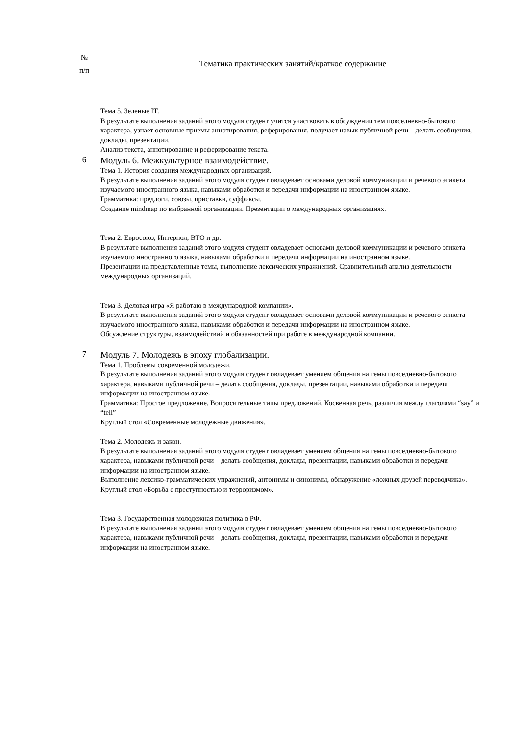| № п/п | Тематика практических занятий/краткое содержание |
| --- | --- |
| | Тема 5. Зеленые IT. В результате выполнения заданий этого модуля студент учится участвовать в обсуждении тем повседневно-бытового характера, узнает основные приемы аннотирования, реферирования, получает навык публичной речи – делать сообщения, доклады, презентации. Анализ текста, аннотирование и реферирование текста. |
| 6 | Модуль 6. Межкультурное взаимодействие. Тема 1. История создания международных организаций. В результате выполнения заданий этого модуля студент овладевает основами деловой коммуникации и речевого этикета изучаемого иностранного языка, навыками обработки и передачи информации на иностранном языке. Грамматика: предлоги, союзы, приставки, суффиксы. Создание mindmap по выбранной организации. Презентации о международных организациях. Тема 2. Евросоюз, Интерпол, ВТО и др. В результате выполнения заданий этого модуля студент овладевает основами деловой коммуникации и речевого этикета изучаемого иностранного языка, навыками обработки и передачи информации на иностранном языке. Презентации на представленные темы, выполнение лексических упражнений. Сравнительный анализ деятельности международных организаций. Тема 3. Деловая игра «Я работаю в международной компании». В результате выполнения заданий этого модуля студент овладевает основами деловой коммуникации и речевого этикета изучаемого иностранного языка, навыками обработки и передачи информации на иностранном языке. Обсуждение структуры, взаимодействий и обязанностей при работе в международной компании. |
| 7 | Модуль 7. Молодежь в эпоху глобализации. Тема 1. Проблемы современной молодежи. В результате выполнения заданий этого модуля студент овладевает умением общения на темы повседневно-бытового характера, навыками публичной речи – делать сообщения, доклады, презентации, навыками обработки и передачи информации на иностранном языке. Грамматика: Простое предложение. Вопросительные типы предложений. Косвенная речь, различия между глаголами “say” и “tell” Круглый стол «Современные молодежные движения». Тема 2. Молодежь и закон. В результате выполнения заданий этого модуля студент овладевает умением общения на темы повседневно-бытового характера, навыками публичной речи – делать сообщения, доклады, презентации, навыками обработки и передачи информации на иностранном языке. Выполнение лексико-грамматических упражнений, антонимы и синонимы, обнаружение «ложных друзей переводчика». Круглый стол «Борьба с преступностью и терроризмом». Тема 3. Государственная молодежная политика в РФ. В результате выполнения заданий этого модуля студент овладевает умением общения на темы повседневно-бытового характера, навыками публичной речи – делать сообщения, доклады, презентации, навыками обработки и передачи информации на иностранном языке. |